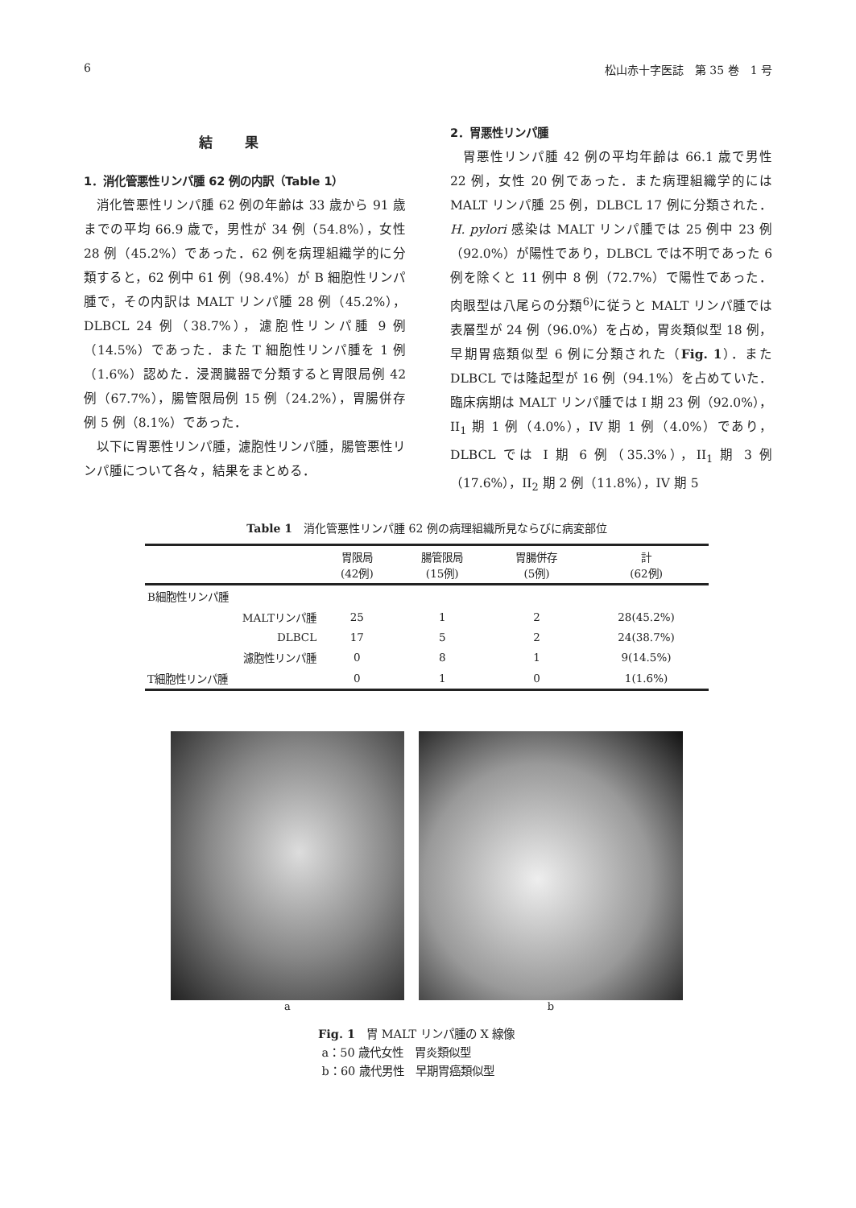6 松山赤十字医誌　第 35 巻　1 号
結果
1．消化管悪性リンパ腫 62 例の内訳（Table 1）
消化管悪性リンパ腫 62 例の年齢は 33 歳から 91 歳までの平均 66.9 歳で，男性が 34 例（54.8%），女性 28 例（45.2%）であった．62 例を病理組織学的に分類すると，62 例中 61 例（98.4%）が B 細胞性リンパ腫で，その内訳は MALT リンパ腫 28 例（45.2%），DLBCL 24 例（38.7%），濾胞性リンパ腫 9 例（14.5%）であった．また T 細胞性リンパ腫を 1 例（1.6%）認めた．浸潤臓器で分類すると胃限局例 42 例（67.7%），腸管限局例 15 例（24.2%），胃腸併存例 5 例（8.1%）であった．
以下に胃悪性リンパ腫，濾胞性リンパ腫，腸管悪性リンパ腫について各々，結果をまとめる．
2．胃悪性リンパ腫
胃悪性リンパ腫 42 例の平均年齢は 66.1 歳で男性 22 例，女性 20 例であった．また病理組織学的には MALT リンパ腫 25 例，DLBCL 17 例に分類された．H. pylori 感染は MALT リンパ腫では 25 例中 23 例（92.0%）が陽性であり，DLBCL では不明であった 6 例を除くと 11 例中 8 例（72.7%）で陽性であった．肉眼型は八尾らの分類<sup>6)</sup>に従うと MALT リンパ腫では表層型が 24 例（96.0%）を占め，胃炎類似型 18 例，早期胃癌類似型 6 例に分類された（Fig. 1）．また DLBCL では隆起型が 16 例（94.1%）を占めていた．臨床病期は MALT リンパ腫では I 期 23 例（92.0%），II<sub>1</sub> 期 1 例（4.0%），IV 期 1 例（4.0%）であり，DLBCL では I 期 6 例（35.3%），II<sub>1</sub> 期 3 例（17.6%），II<sub>2</sub> 期 2 例（11.8%），IV 期 5
Table 1　消化管悪性リンパ腫 62 例の病理組織所見ならびに病変部位
| | 胃限局 (42例) | 腸管限局 (15例) | 胃腸併存 (5例) | 計 (62例) |
| --- | --- | --- | --- | --- |
| B細胞性リンパ腫 | | | | |
| MALTリンパ腫 | 25 | 1 | 2 | 28(45.2%) |
| DLBCL | 17 | 5 | 2 | 24(38.7%) |
| 濾胞性リンパ腫 | 0 | 8 | 1 | 9(14.5%) |
| T細胞性リンパ腫 | 0 | 1 | 0 | 1(1.6%) |
a b
Fig. 1　胃 MALT リンパ腫の X 線像
a：50 歳代女性　胃炎類似型
b：60 歳代男性　早期胃癌類似型